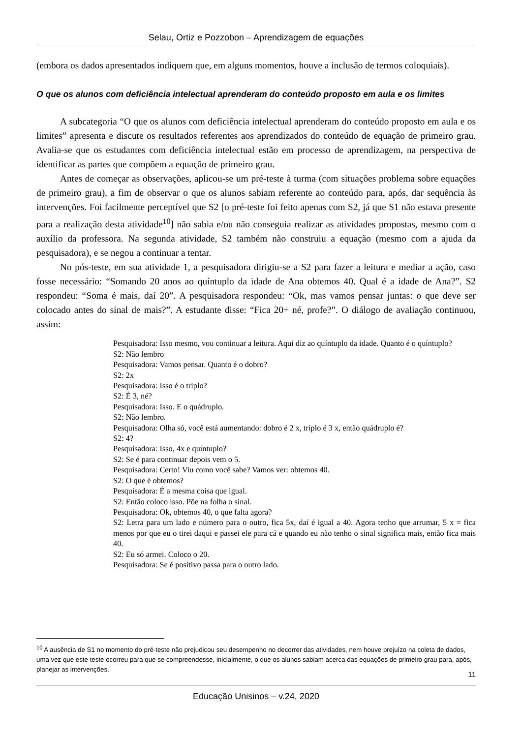Selau, Ortiz e Pozzobon – Aprendizagem de equações
(embora os dados apresentados indiquem que, em alguns momentos, houve a inclusão de termos coloquiais).
O que os alunos com deficiência intelectual aprenderam do conteúdo proposto em aula e os limites
A subcategoria “O que os alunos com deficiência intelectual aprenderam do conteúdo proposto em aula e os limites” apresenta e discute os resultados referentes aos aprendizados do conteúdo de equação de primeiro grau. Avalia-se que os estudantes com deficiência intelectual estão em processo de aprendizagem, na perspectiva de identificar as partes que compõem a equação de primeiro grau.
Antes de começar as observações, aplicou-se um pré-teste à turma (com situações problema sobre equações de primeiro grau), a fim de observar o que os alunos sabiam referente ao conteúdo para, após, dar sequência às intervenções. Foi facilmente perceptível que S2 [o pré-teste foi feito apenas com S2, já que S1 não estava presente para a realização desta atividade<sup>10</sup>] não sabia e/ou não conseguia realizar as atividades propostas, mesmo com o auxílio da professora. Na segunda atividade, S2 também não construiu a equação (mesmo com a ajuda da pesquisadora), e se negou a continuar a tentar.
No pós-teste, em sua atividade 1, a pesquisadora dirigiu-se a S2 para fazer a leitura e mediar a ação, caso fosse necessário: “Somando 20 anos ao quíntuplo da idade de Ana obtemos 40. Qual é a idade de Ana?”. S2 respondeu: “Soma é mais, daí 20”. A pesquisadora respondeu: “Ok, mas vamos pensar juntas: o que deve ser colocado antes do sinal de mais?”. A estudante disse: “Fica 20+ né, profe?”. O diálogo de avaliação continuou, assim:
Pesquisadora: Isso mesmo, vou continuar a leitura. Aqui diz ao quíntuplo da idade. Quanto é o quíntuplo?
S2: Não lembro
Pesquisadora: Vamos pensar. Quanto é o dobro?
S2: 2x
Pesquisadora: Isso é o triplo?
S2: É 3, né?
Pesquisadora: Isso. E o quádruplo.
S2: Não lembro.
Pesquisadora: Olha só, você está aumentando: dobro é 2 x, triplo é 3 x, então quádruplo é?
S2: 4?
Pesquisadora: Isso, 4x e quíntuplo?
S2: Se é para continuar depois vem o 5.
Pesquisadora: Certo! Viu como você sabe? Vamos ver: obtemos 40.
S2: O que é obtemos?
Pesquisadora: É a mesma coisa que igual.
S2: Então coloco isso. Põe na folha o sinal.
Pesquisadora: Ok, obtemos 40, o que falta agora?
S2: Letra para um lado e número para o outro, fica 5x, daí é igual a 40. Agora tenho que arrumar, 5 x = fica menos por que eu o tirei daqui e passei ele para cá e quando eu não tenho o sinal significa mais, então fica mais 40.
S2: Eu só armei. Coloco o 20.
Pesquisadora: Se é positivo passa para o outro lado.
<sup>10</sup> A ausência de S1 no momento do pré-teste não prejudicou seu desempenho no decorrer das atividades, nem houve prejuízo na coleta de dados, uma vez que este teste ocorreu para que se compreendesse, inicialmente, o que os alunos sabiam acerca das equações de primeiro grau para, após, planejar as intervenções.
11
Educação Unisinos – v.24, 2020